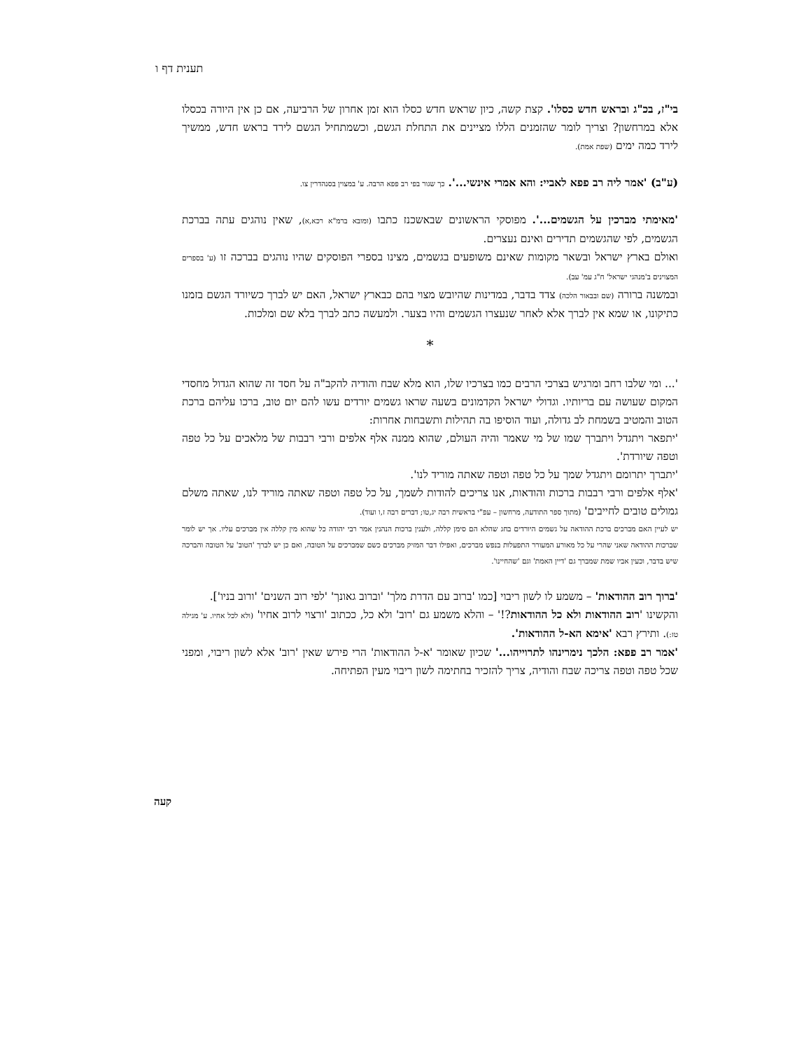תענית דף ו
בי"ז, בכ"ג ובראש חדש כסלו'. קצת קשה, כיון שראש חדש כסלו הוא זמן אחרון של הרביעה, אם כן אין היורה בכסלו אלא במרחשון? וצריך לומר שהזמנים הללו מציינים את התחלת הגשם, וכשמתחיל הגשם לירד בראש חדש, ממשיך לירד כמה ימים (שפת אמת).
(ע"ב) 'אמר ליה רב פפא לאביי: והא אמרי אינשי...'. כך שגור בפי רב פפא הרבה. ע' במצוין בסנהדרין צו.
'מאימתי מברכין על הגשמים...'. מפוסקי הראשונים שבאשכנז כתבו (ומובא ברמ"א רכא,א), שאין נוהגים עתה בברכת הגשמים, לפי שהגשמים תדירים ואינם נעצרים.
ואולם בארץ ישראל ובשאר מקומות שאינם משופעים בגשמים, מצינו בספרי הפוסקים שהיו נוהגים בברכה זו (ע' בספרים המצוינים ב'מנהגי ישראל' ח"ג עמ' עב).
ובמשנה ברורה (שם ובבאור הלכה) צדד בדבר, במדינות שהיובש מצוי בהם כבארץ ישראל, האם יש לברך כשיורד הגשם בזמנו כתיקונו, או שמא אין לברך אלא לאחר שנעצרו הגשמים והיו בצער. ולמעשה כתב לברך בלא שם ומלכות.
*
'... ומי שלבו רחב ומרגיש בצרכי הרבים כמו בצרכיו שלו, הוא מלא שבח והודיה להקב"ה על חסד זה שהוא הגדול מחסדי המקום שעושה עם בריותיו. וגדולי ישראל הקדמונים בשעה שראו גשמים יורדים עשו להם יום טוב, ברכו עליהם ברכת הטוב והמטיב בשמחת לב גדולה, ועוד הוסיפו בה תהילות ותשבחות אחרות:
'יתפאר ויתגדל ויתברך שמו של מי שאמר והיה העולם, שהוא ממנה אלף אלפים ורבי רבבות של מלאכים על כל טפה וטפה שיורדת'.
'יתברך יתרומם ויתגדל שמך על כל טפה וטפה שאתה מוריד לנו'.
'אלף אלפים ורבי רבבות ברכות והודאות, אנו צריכים להודות לשמך, על כל טפה וטפה שאתה מוריד לנו, שאתה משלם גמולים טובים לחייבים' (מתוך ספר התודעה, מרחשון – עפ"י בראשית רבה יג,טו; דברים רבה ז,ו ועוד).
יש לעיין האם מברכים ברכת ההודאה על גשמים היורדים בחג שהלא הם סימן קללה, ולענין ברכות הנהנין אמר רבי יהודה כל שהוא מין קללה אין מברכים עליו. אך יש לומר שברכות ההודאה שאני שהרי על כל מאורע המעורר התפעלות בנפש מברכים, ואפילו דבר המזיק מברכים כשם שמברכים על הטובה, ואם כן יש לברך 'הטוב' על הטובה והברכה שיש בדבר, וכעין אביו שמת שמברך גם 'דיין האמת' וגם 'שהחיינו'.
'ברוך רוב ההודאות' – משמע לו לשון ריבוי [כמו 'ברוב עם הדרת מלך' 'וברוב גאונך' 'לפי רוב השנים' 'ורוב בניו'].
והקשינו 'רוב ההודאות ולא כל ההודאות?!' – והלא משמע גם 'רוב' ולא כל, ככתוב 'ורצוי לרוב אחיו' (ולא לכל אחיו. ע' מגילה טז:). ותירץ רבא 'אימא הא-ל ההודאות'.
'אמר רב פפא: הלכך נימרינהו לתרוייהו...' שכיון שאומר 'א-ל ההודאות' הרי פירש שאין 'רוב' אלא לשון ריבוי, ומפני שכל טפה וטפה צריכה שבח והודיה, צריך להזכיר בחתימה לשון ריבוי מעין הפתיחה.
קעה